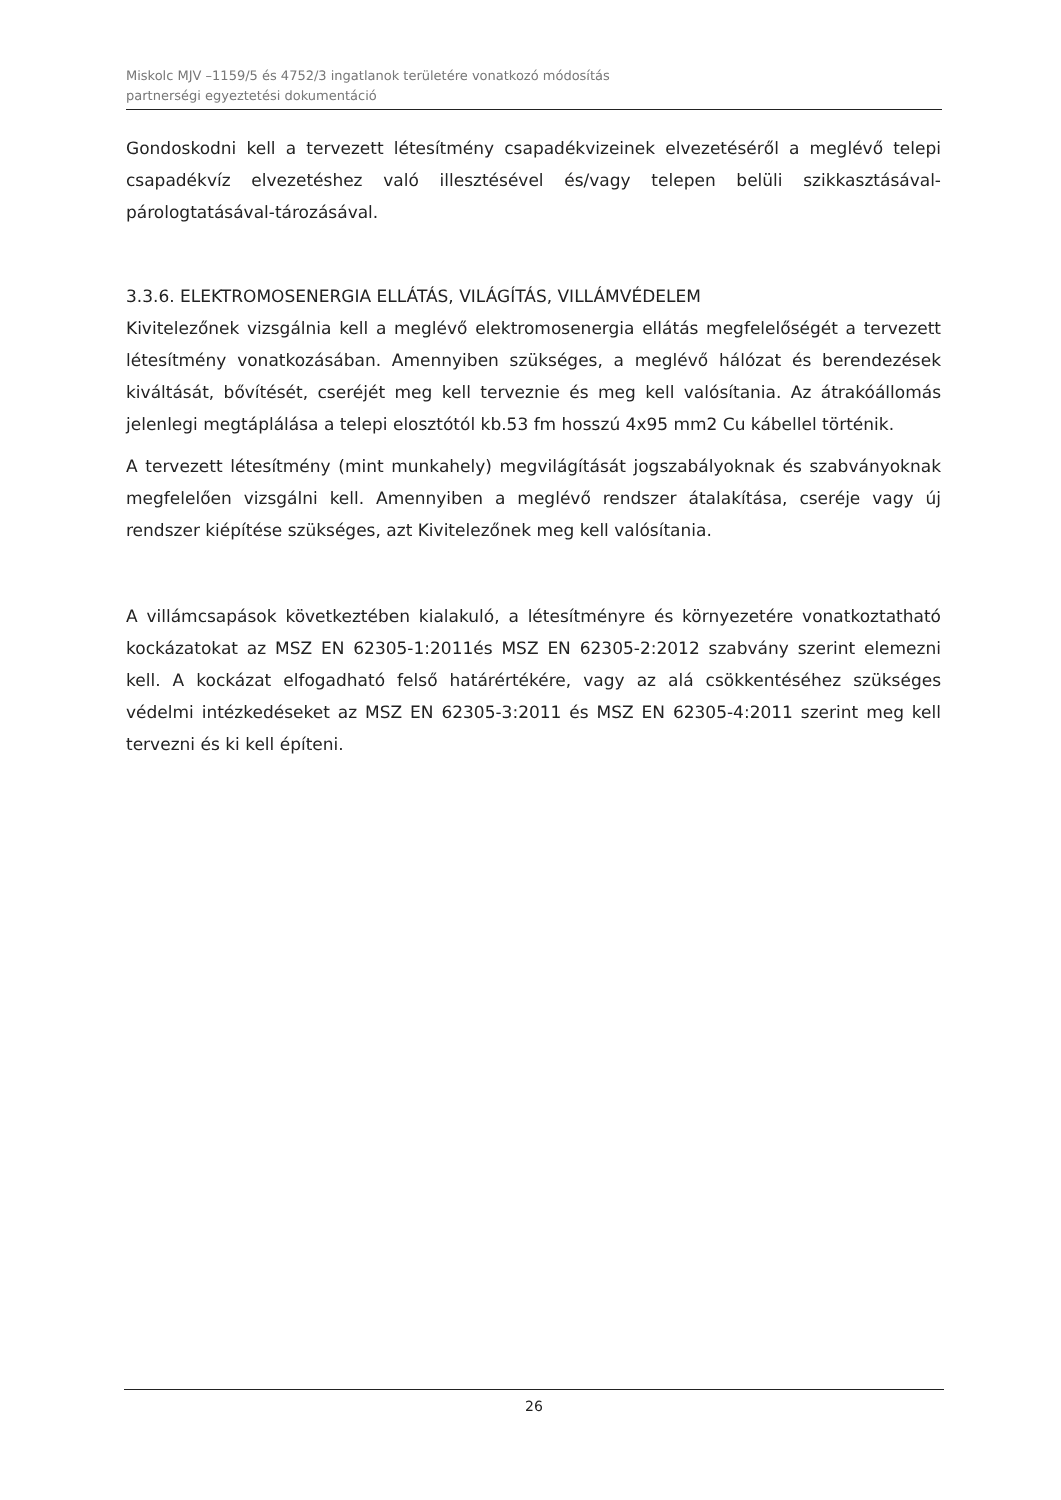Miskolc MJV –1159/5 és 4752/3 ingatlanok területére vonatkozó módosítás
partnerségi egyeztetési dokumentáció
Gondoskodni kell a tervezett létesítmény csapadékvizeinek elvezetéséről a meglévő telepi csapadékvíz elvezetéshez való illesztésével és/vagy telepen belüli szikkasztásával-párologtatásával-tározásával.
3.3.6. ELEKTROMOSENERGIA ELLÁTÁS, VILÁGÍTÁS, VILLÁMVÉDELEM
Kivitelezőnek vizsgálnia kell a meglévő elektromosenergia ellátás megfelelőségét a tervezett létesítmény vonatkozásában. Amennyiben szükséges, a meglévő hálózat és berendezések kiváltását, bővítését, cseréjét meg kell terveznie és meg kell valósítania. Az átrakóállomás jelenlegi megtáplálása a telepi elosztótól kb.53 fm hosszú 4x95 mm2 Cu kábellel történik.
A tervezett létesítmény (mint munkahely) megvilágítását jogszabályoknak és szabványoknak megfelelően vizsgálni kell. Amennyiben a meglévő rendszer átalakítása, cseréje vagy új rendszer kiépítése szükséges, azt Kivitelezőnek meg kell valósítania.
A villámcsapások következtében kialakuló, a létesítményre és környezetére vonatkoztatható kockázatokat az MSZ EN 62305-1:2011és MSZ EN 62305-2:2012 szabvány szerint elemezni kell. A kockázat elfogadható felső határértékére, vagy az alá csökkentéséhez szükséges védelmi intézkedéseket az MSZ EN 62305-3:2011 és MSZ EN 62305-4:2011 szerint meg kell tervezni és ki kell építeni.
26